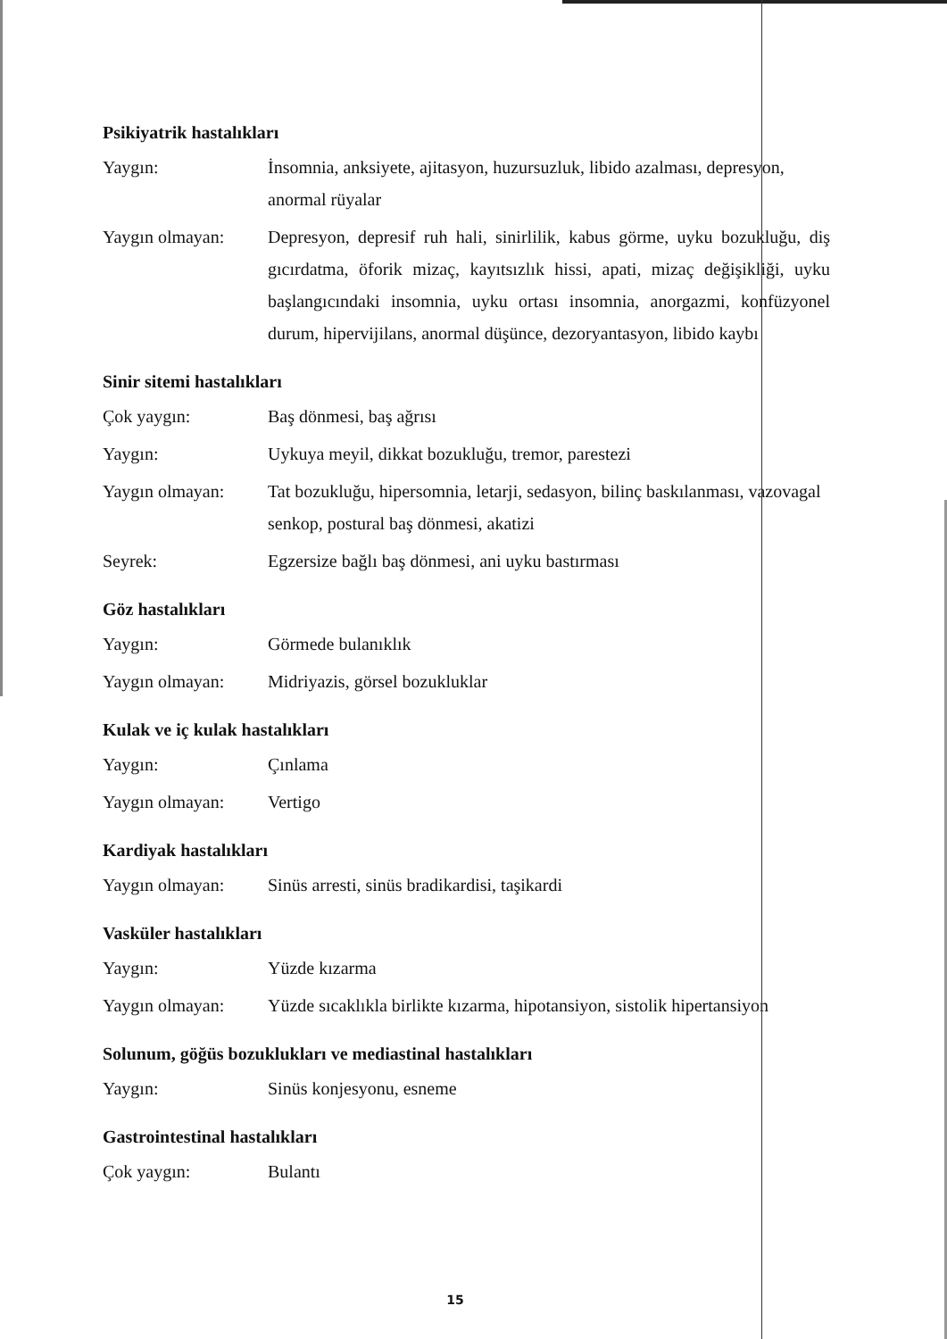Psikiyatrik hastalıkları
| Yaygın: | İnsomnia, anksiyete, ajitasyon, huzursuzluk, libido azalması, depresyon, anormal rüyalar |
| Yaygın olmayan: | Depresyon, depresif ruh hali, sinirlilik, kabus görme, uyku bozukluğu, diş gıcırdatma, öforik mizaç, kayıtsızlık hissi, apati, mizaç değişikliği, uyku başlangıcındaki insomnia, uyku ortası insomnia, anorgazmi, konfüzyonel durum, hipervijilans, anormal düşünce, dezoryantasyon, libido kaybı |
Sinir sitemi hastalıkları
| Çok yaygın: | Baş dönmesi, baş ağrısı |
| Yaygın: | Uykuya meyil, dikkat bozukluğu, tremor, parestezi |
| Yaygın olmayan: | Tat bozukluğu, hipersomnia, letarji, sedasyon, bilinç baskılanması, vazovagal senkop, postural baş dönmesi, akatizi |
| Seyrek: | Egzersize bağlı baş dönmesi, ani uyku bastırması |
Göz hastalıkları
| Yaygın: | Görmede bulanıklık |
| Yaygın olmayan: | Midriyazis, görsel bozukluklar |
Kulak ve iç kulak hastalıkları
| Yaygın: | Çınlama |
| Yaygın olmayan: | Vertigo |
Kardiyak hastalıkları
| Yaygın olmayan: | Sinüs arresti, sinüs bradikardisi, taşikardi |
Vasküler hastalıkları
| Yaygın: | Yüzde kızarma |
| Yaygın olmayan: | Yüzde sıcaklıkla birlikte kızarma, hipotansiyon, sistolik hipertansiyon |
Solunum, göğüs bozuklukları ve mediastinal hastalıkları
| Yaygın: | Sinüs konjesyonu, esneme |
Gastrointestinal hastalıkları
| Çok yaygın: | Bulantı |
15